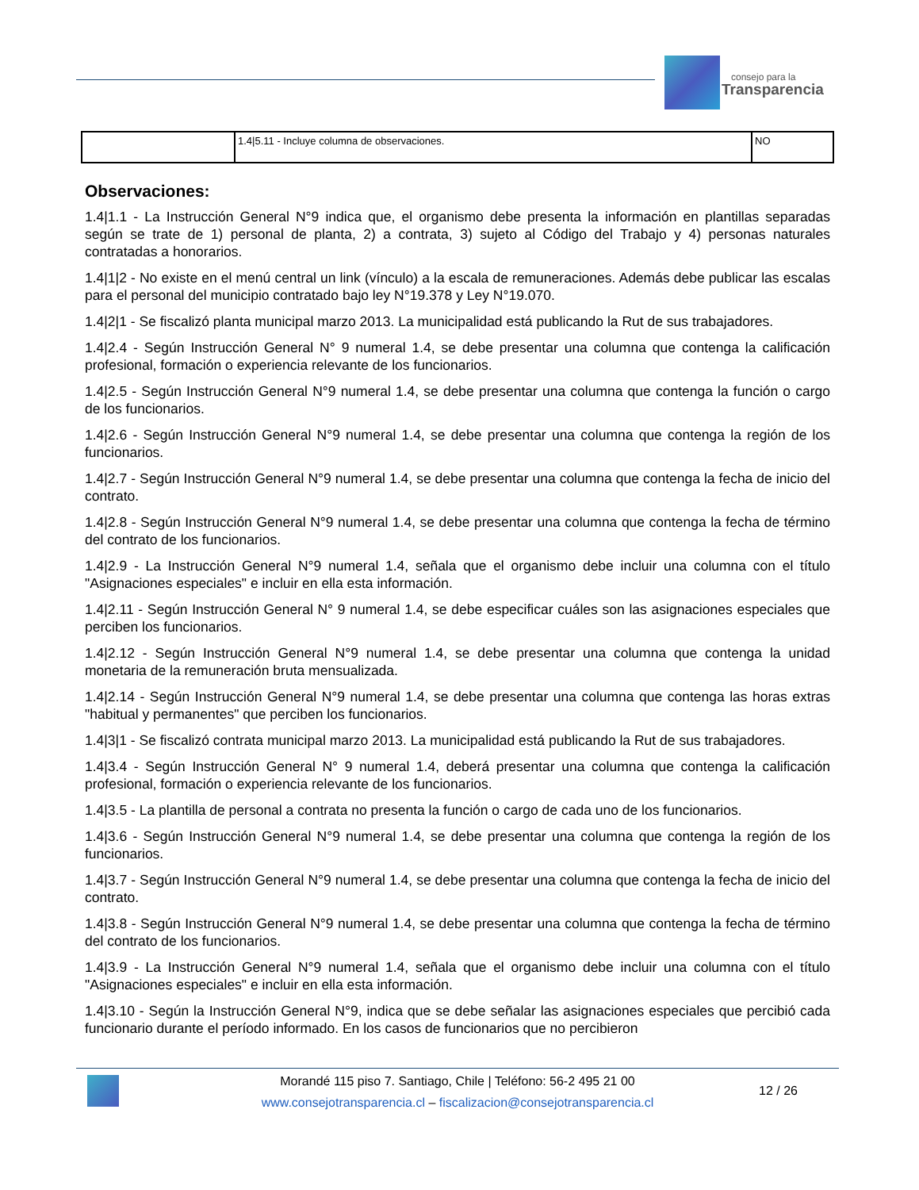consejo para la
Transparencia
| | 1.4/5.11 - Incluye columna de observaciones. | NO |
Observaciones:
1.4|1.1 - La Instrucción General N°9 indica que, el organismo debe presenta la información en plantillas separadas según se trate de 1) personal de planta, 2) a contrata, 3) sujeto al Código del Trabajo y 4) personas naturales contratadas a honorarios.
1.4|1|2 - No existe en el menú central un link (vínculo) a la escala de remuneraciones. Además debe publicar las escalas para el personal del municipio contratado bajo ley N°19.378 y Ley N°19.070.
1.4|2|1 - Se fiscalizó planta municipal marzo 2013. La municipalidad está publicando la Rut de sus trabajadores.
1.4|2.4 - Según Instrucción General N° 9 numeral 1.4, se debe presentar una columna que contenga la calificación profesional, formación o experiencia relevante de los funcionarios.
1.4|2.5 - Según Instrucción General N°9 numeral 1.4, se debe presentar una columna que contenga la función o cargo de los funcionarios.
1.4|2.6 - Según Instrucción General N°9 numeral 1.4, se debe presentar una columna que contenga la región de los funcionarios.
1.4|2.7 - Según Instrucción General N°9 numeral 1.4, se debe presentar una columna que contenga la fecha de inicio del contrato.
1.4|2.8 - Según Instrucción General N°9 numeral 1.4, se debe presentar una columna que contenga la fecha de término del contrato de los funcionarios.
1.4|2.9 - La Instrucción General N°9 numeral 1.4, señala que el organismo debe incluir una columna con el título "Asignaciones especiales" e incluir en ella esta información.
1.4|2.11 - Según Instrucción General N° 9 numeral 1.4, se debe especificar cuáles son las asignaciones especiales que perciben los funcionarios.
1.4|2.12 - Según Instrucción General N°9 numeral 1.4, se debe presentar una columna que contenga la unidad monetaria de la remuneración bruta mensualizada.
1.4|2.14 - Según Instrucción General N°9 numeral 1.4, se debe presentar una columna que contenga las horas extras "habitual y permanentes" que perciben los funcionarios.
1.4|3|1 - Se fiscalizó contrata municipal marzo 2013. La municipalidad está publicando la Rut de sus trabajadores.
1.4|3.4 - Según Instrucción General N° 9 numeral 1.4, deberá presentar una columna que contenga la calificación profesional, formación o experiencia relevante de los funcionarios.
1.4|3.5 - La plantilla de personal a contrata no presenta la función o cargo de cada uno de los funcionarios.
1.4|3.6 - Según Instrucción General N°9 numeral 1.4, se debe presentar una columna que contenga la región de los funcionarios.
1.4|3.7 - Según Instrucción General N°9 numeral 1.4, se debe presentar una columna que contenga la fecha de inicio del contrato.
1.4|3.8 - Según Instrucción General N°9 numeral 1.4, se debe presentar una columna que contenga la fecha de término del contrato de los funcionarios.
1.4|3.9 - La Instrucción General N°9 numeral 1.4, señala que el organismo debe incluir una columna con el título "Asignaciones especiales" e incluir en ella esta información.
1.4|3.10 - Según la Instrucción General N°9, indica que se debe señalar las asignaciones especiales que percibió cada funcionario durante el período informado. En los casos de funcionarios que no percibieron
Morandé 115 piso 7. Santiago, Chile | Teléfono: 56-2 495 21 00
www.consejotransparencia.cl – fiscalizacion@consejotransparencia.cl
12 / 26